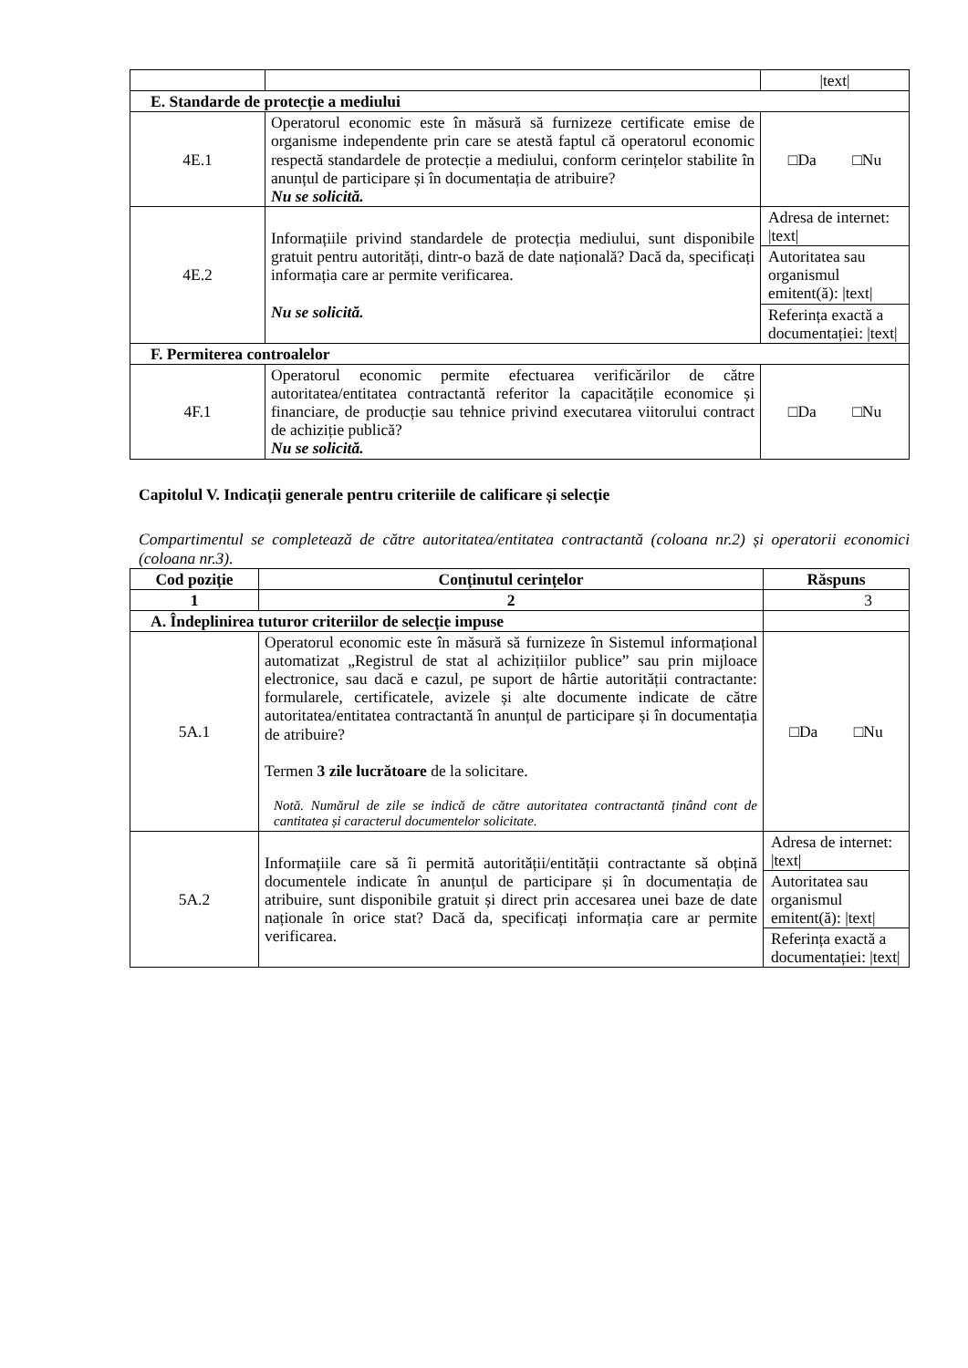| | | /text/ |
| E. Standarde de protecție a mediului | | |
| 4E.1 | Operatorul economic este în măsură să furnizeze certificate emise de organisme independente prin care se atestă faptul că operatorul economic respectă standardele de protecție a mediului, conform cerințelor stabilite în anunțul de participare și în documentația de atribuire? Nu se solicită. | □Da □Nu |
| 4E.2 | Informațiile privind standardele de protecția mediului, sunt disponibile gratuit pentru autorități, dintr-o bază de date națională? Dacă da, specificați informația care ar permite verificarea. Nu se solicită. | / Adresa de internet: /text/ / / Autoritatea sau organismul emitent(ă): /text/ / / Referința exactă a documentației: /text/ / |
| F. Permiterea controalelor | | |
| 4F.1 | Operatorul economic permite efectuarea verificărilor de către autoritatea/entitatea contractantă referitor la capacitățile economice și financiare, de producție sau tehnice privind executarea viitorului contract de achiziție publică? Nu se solicită. | □Da □Nu |
Capitolul V. Indicații generale pentru criteriile de calificare și selecție
Compartimentul se completează de către autoritatea/entitatea contractantă (coloana nr.2) și operatorii economici (coloana nr.3).
| Cod poziție | Conținutul cerințelor | Răspuns |
| --- | --- | --- |
| 1 | 2 | 3 |
| A. Îndeplinirea tuturor criteriilor de selecție impuse | | |
| 5A.1 | Operatorul economic este în măsură să furnizeze în Sistemul informațional automatizat „Registrul de stat al achizițiilor publice” sau prin mijloace electronice, sau dacă e cazul, pe suport de hârtie autorității contractante: formularele, certificatele, avizele și alte documente indicate de către autoritatea/entitatea contractantă în anunțul de participare și în documentația de atribuire? Termen 3 zile lucrătoare de la solicitare. Notă. Numărul de zile se indică de către autoritatea contractantă ținând cont de cantitatea și caracterul documentelor solicitate. | □Da □Nu |
| 5A.2 | Informațiile care să îi permită autorității/entității contractante să obțină documentele indicate în anunțul de participare și în documentația de atribuire, sunt disponibile gratuit și direct prin accesarea unei baze de date naționale în orice stat? Dacă da, specificați informația care ar permite verificarea. | / Adresa de internet: /text/ / / Autoritatea sau organismul emitent(ă): /text/ / / Referința exactă a documentației: /text/ / |